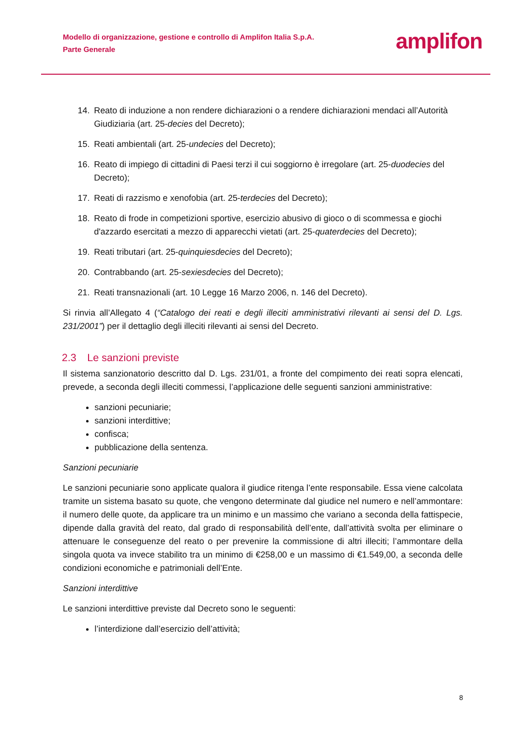Modello di organizzazione, gestione e controllo di Amplifon Italia S.p.A.
Parte Generale
amplifon
14. Reato di induzione a non rendere dichiarazioni o a rendere dichiarazioni mendaci all’Autorità Giudiziaria (art. 25-decies del Decreto);
15. Reati ambientali (art. 25-undecies del Decreto);
16. Reato di impiego di cittadini di Paesi terzi il cui soggiorno è irregolare (art. 25-duodecies del Decreto);
17. Reati di razzismo e xenofobia (art. 25-terdecies del Decreto);
18. Reato di frode in competizioni sportive, esercizio abusivo di gioco o di scommessa e giochi d'azzardo esercitati a mezzo di apparecchi vietati (art. 25-quaterdecies del Decreto);
19. Reati tributari (art. 25-quinquiesdecies del Decreto);
20. Contrabbando (art. 25-sexiesdecies del Decreto);
21. Reati transnazionali (art. 10 Legge 16 Marzo 2006, n. 146 del Decreto).
Si rinvia all’Allegato 4 (“Catalogo dei reati e degli illeciti amministrativi rilevanti ai sensi del D. Lgs. 231/2001”) per il dettaglio degli illeciti rilevanti ai sensi del Decreto.
2.3 Le sanzioni previste
Il sistema sanzionatorio descritto dal D. Lgs. 231/01, a fronte del compimento dei reati sopra elencati, prevede, a seconda degli illeciti commessi, l’applicazione delle seguenti sanzioni amministrative:
sanzioni pecuniarie;
sanzioni interdittive;
confisca;
pubblicazione della sentenza.
Sanzioni pecuniarie
Le sanzioni pecuniarie sono applicate qualora il giudice ritenga l’ente responsabile. Essa viene calcolata tramite un sistema basato su quote, che vengono determinate dal giudice nel numero e nell’ammontare: il numero delle quote, da applicare tra un minimo e un massimo che variano a seconda della fattispecie, dipende dalla gravità del reato, dal grado di responsabilità dell’ente, dall’attività svolta per eliminare o attenuare le conseguenze del reato o per prevenire la commissione di altri illeciti; l’ammontare della singola quota va invece stabilito tra un minimo di €258,00 e un massimo di €1.549,00, a seconda delle condizioni economiche e patrimoniali dell’Ente.
Sanzioni interdittive
Le sanzioni interdittive previste dal Decreto sono le seguenti:
l’interdizione dall’esercizio dell’attività;
8